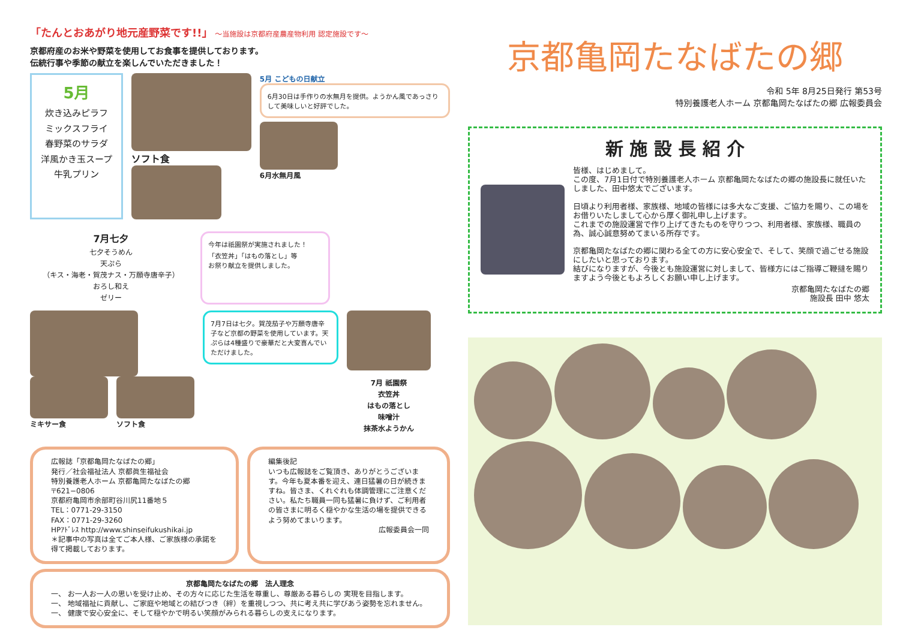「たんとおあがり地元産野菜です!!」 ～当施設は京都府産農産物利用 認定施設です～
京都府産のお米や野菜を使用してお食事を提供しております。
伝統行事や季節の献立を楽しんでいただきました！
5月
炊き込みピラフ
ミックスフライ
春野菜のサラダ
洋風かき玉スープ
牛乳プリン
ソフト食
5月 こどもの日献立
6月30日は手作りの水無月を提供。ようかん風であっさりして美味しいと好評でした。
6月水無月風
7月七夕
七夕そうめん
天ぷら
（キス・海老・賀茂ナス・万願寺唐辛子）
おろし和え
ゼリー
今年は祇園祭が実施されました！
「衣笠丼」「はもの落とし」等
お祭り献立を提供しました。
ミキサー食 ソフト食
7月7日は七夕。賀茂茄子や万願寺唐辛子など京都の野菜を使用しています。天ぷらは4種盛りで豪華だと大変喜んでいただけました。
7月 祇園祭
衣笠丼
はもの落とし
味噌汁
抹茶水ようかん
広報誌「京都亀岡たなばたの郷」
発行／社会福祉法人 京都眞生福祉会
特別養護老人ホーム 京都亀岡たなばたの郷
〒621−0806
京都府亀岡市余部町谷川尻11番地５
TEL：0771-29-3150
FAX：0771-29-3260
HPｱﾄﾞﾚｽ http://www.shinseifukushikai.jp
＊記事中の写真は全てご本人様、ご家族様の承諾を得て掲載しております。
編集後記
いつも広報誌をご覧頂き、ありがとうございます。今年も夏本番を迎え、連日猛暑の日が続きますね。皆さま、くれぐれも体調管理にご注意ください。私たち職員一同も猛暑に負けず、ご利用者の皆さまに明るく穏やかな生活の場を提供できるよう努めてまいります。
広報委員会一同
京都亀岡たなばたの郷　法人理念
一、 お一人お一人の思いを受け止め、その方々に応じた生活を尊重し、尊厳ある暮らしの 実現を目指します。
一、 地域福祉に貢献し、ご家庭や地域との結びつき（絆）を重視しつつ、共に考え共に学びあう姿勢を忘れません。
一、 健康で安心安全に、そして穏やかで明るい笑顔がみられる暮らしの支えになります。
京都亀岡たなばたの郷
令和 5年 8月25日発行 第53号
特別養護老人ホーム 京都亀岡たなばたの郷 広報委員会
新 施 設 長 紹 介
皆様、はじめまして。
この度、7月1日付で特別養護老人ホーム 京都亀岡たなばたの郷の施設長に就任いたしました、田中悠太でございます。
日頃より利用者様、家族様、地域の皆様には多大なご支援、ご協力を賜り、この場をお借りいたしまして心から厚く御礼申し上げます。
これまでの施設運営で作り上げてきたものを守りつつ、利用者様、家族様、職員の為、誠心誠意努めてまいる所存です。
京都亀岡たなばたの郷に関わる全ての方に安心安全で、そして、笑顔で過ごせる施設にしたいと思っております。
結びになりますが、今後とも施設運営に対しまして、皆様方にはご指導ご鞭撻を賜りますよう今後ともよろしくお願い申し上げます。
京都亀岡たなばたの郷
施設長 田中 悠太